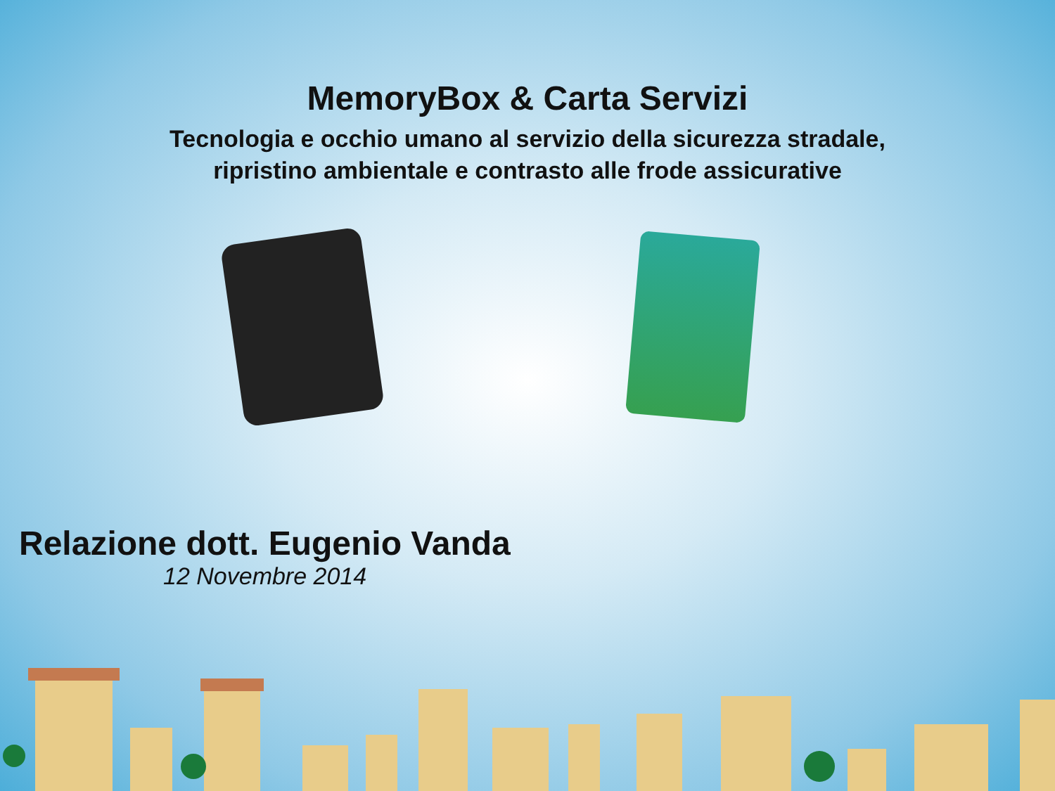MemoryBox & Carta Servizi
Tecnologia e occhio umano al servizio della sicurezza stradale,
ripristino ambientale e contrasto alle frode assicurative
Relazione dott. Eugenio Vanda
12 Novembre 2014